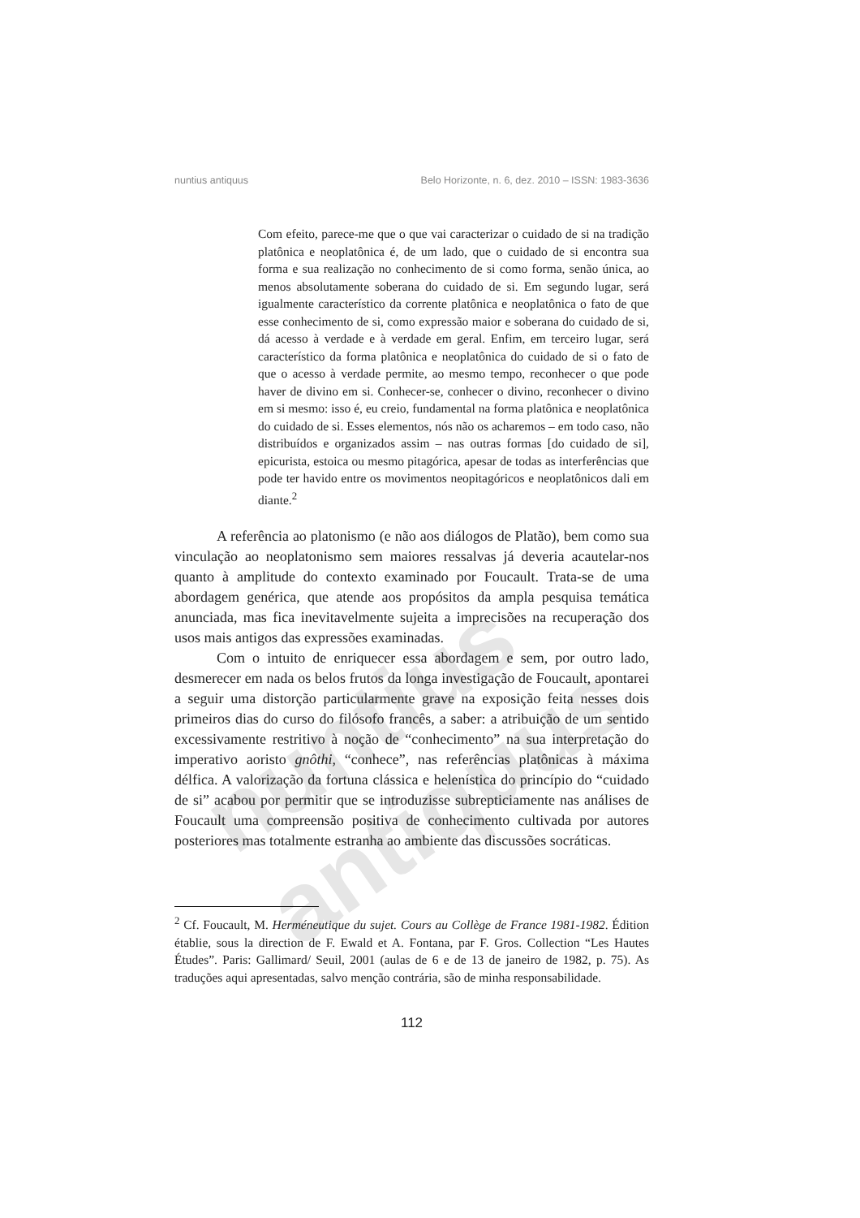nuntius antiquus
nuntius antiquus Belo Horizonte, n. 6, dez. 2010 – ISSN: 1983-3636
Com efeito, parece-me que o que vai caracterizar o cuidado de si na tradição platônica e neoplatônica é, de um lado, que o cuidado de si encontra sua forma e sua realização no conhecimento de si como forma, senão única, ao menos absolutamente soberana do cuidado de si. Em segundo lugar, será igualmente característico da corrente platônica e neoplatônica o fato de que esse conhecimento de si, como expressão maior e soberana do cuidado de si, dá acesso à verdade e à verdade em geral. Enfim, em terceiro lugar, será característico da forma platônica e neoplatônica do cuidado de si o fato de que o acesso à verdade permite, ao mesmo tempo, reconhecer o que pode haver de divino em si. Conhecer-se, conhecer o divino, reconhecer o divino em si mesmo: isso é, eu creio, fundamental na forma platônica e neoplatônica do cuidado de si. Esses elementos, nós não os acharemos – em todo caso, não distribuídos e organizados assim – nas outras formas [do cuidado de si], epicurista, estoica ou mesmo pitagórica, apesar de todas as interferências que pode ter havido entre os movimentos neopitagóricos e neoplatônicos dali em diante.<sup>2</sup>
A referência ao platonismo (e não aos diálogos de Platão), bem como sua vinculação ao neoplatonismo sem maiores ressalvas já deveria acautelar-nos quanto à amplitude do contexto examinado por Foucault. Trata-se de uma abordagem genérica, que atende aos propósitos da ampla pesquisa temática anunciada, mas fica inevitavelmente sujeita a imprecisões na recuperação dos usos mais antigos das expressões examinadas.
Com o intuito de enriquecer essa abordagem e sem, por outro lado, desmerecer em nada os belos frutos da longa investigação de Foucault, apontarei a seguir uma distorção particularmente grave na exposição feita nesses dois primeiros dias do curso do filósofo francês, a saber: a atribuição de um sentido excessivamente restritivo à noção de “conhecimento” na sua interpretação do imperativo aoristo gnôthi, “conhece”, nas referências platônicas à máxima délfica. A valorização da fortuna clássica e helenística do princípio do “cuidado de si” acabou por permitir que se introduzisse subrepticiamente nas análises de Foucault uma compreensão positiva de conhecimento cultivada por autores posteriores mas totalmente estranha ao ambiente das discussões socráticas.
<sup>2</sup> Cf. Foucault, M. Herméneutique du sujet. Cours au Collège de France 1981-1982. Édition établie, sous la direction de F. Ewald et A. Fontana, par F. Gros. Collection “Les Hautes Études”. Paris: Gallimard/ Seuil, 2001 (aulas de 6 e de 13 de janeiro de 1982, p. 75). As traduções aqui apresentadas, salvo menção contrária, são de minha responsabilidade.
112